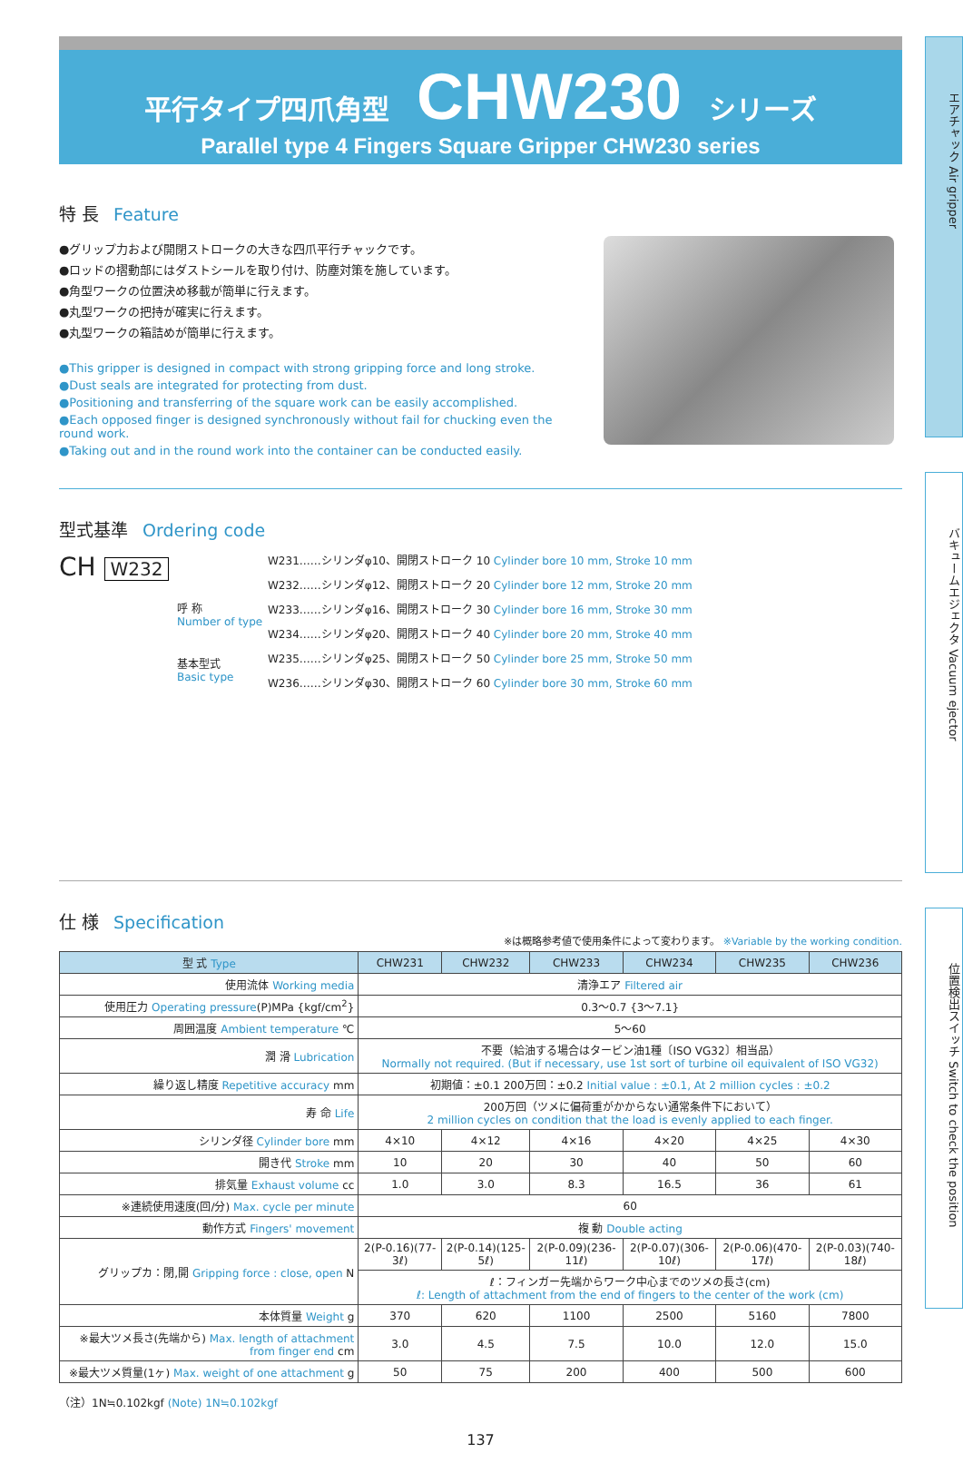エアチャック Air gripper
バキュームエジェクタ Vacuum ejector
位置検出スイッチ Switch to check the position
平行タイプ四爪角型 CHW230 シリーズ
Parallel type 4 Fingers Square Gripper CHW230 series
特 長 Feature
●グリップ力および開閉ストロークの大きな四爪平行チャックです。
●ロッドの摺動部にはダストシールを取り付け、防塵対策を施しています。
●角型ワークの位置決め移載が簡単に行えます。
●丸型ワークの把持が確実に行えます。
●丸型ワークの箱詰めが簡単に行えます。
●This gripper is designed in compact with strong gripping force and long stroke.
●Dust seals are integrated for protecting from dust.
●Positioning and transferring of the square work can be easily accomplished.
●Each opposed finger is designed synchronously without fail for chucking even the round work.
●Taking out and in the round work into the container can be conducted easily.
型式基準 Ordering code
CH W232
呼 称
Number of type
基本型式
Basic type
W231……シリンダφ10、開閉ストローク 10 Cylinder bore 10 mm, Stroke 10 mm
W232……シリンダφ12、開閉ストローク 20 Cylinder bore 12 mm, Stroke 20 mm
W233……シリンダφ16、開閉ストローク 30 Cylinder bore 16 mm, Stroke 30 mm
W234……シリンダφ20、開閉ストローク 40 Cylinder bore 20 mm, Stroke 40 mm
W235……シリンダφ25、開閉ストローク 50 Cylinder bore 25 mm, Stroke 50 mm
W236……シリンダφ30、開閉ストローク 60 Cylinder bore 30 mm, Stroke 60 mm
仕 様 Specification
※は概略参考値で使用条件によって変わります。 ※Variable by the working condition.
| 型 式 Type | CHW231 | CHW232 | CHW233 | CHW234 | CHW235 | CHW236 |
| --- | --- | --- | --- | --- | --- | --- |
| 使用流体 Working media | 清浄エア Filtered air | | | | | |
| 使用圧力 Operating pressure (P)MPa {kgf/cm<sup>2</sup>} | 0.3〜0.7 {3〜7.1} | | | | | |
| 周囲温度 Ambient temperature ℃ | 5〜60 | | | | | |
| 潤 滑 Lubrication | 不要（給油する場合はタービン油1種〔ISO VG32〕相当品） Normally not required. (But if necessary, use 1st sort of turbine oil equivalent of ISO VG32) | | | | | |
| 繰り返し精度 Repetitive accuracy mm | 初期値：±0.1 200万回：±0.2 Initial value : ±0.1, At 2 million cycles : ±0.2 | | | | | |
| 寿 命 Life | 200万回（ツメに偏荷重がかからない通常条件下において） 2 million cycles on condition that the load is evenly applied to each finger. | | | | | |
| シリンダ径 Cylinder bore mm | 4×10 | 4×12 | 4×16 | 4×20 | 4×25 | 4×30 |
| 開き代 Stroke mm | 10 | 20 | 30 | 40 | 50 | 60 |
| 排気量 Exhaust volume cc | 1.0 | 3.0 | 8.3 | 16.5 | 36 | 61 |
| ※連続使用速度(回/分) Max. cycle per minute | 60 | | | | | |
| 動作方式 Fingers' movement | 複 動 Double acting | | | | | |
| グリップカ：閉,開 Gripping force : close, open N | 2(P-0.16)(77-3ℓ) | 2(P-0.14)(125-5ℓ) | 2(P-0.09)(236-11ℓ) | 2(P-0.07)(306-10ℓ) | 2(P-0.06)(470-17ℓ) | 2(P-0.03)(740-18ℓ) |
| | ℓ：フィンガー先端からワーク中心までのツメの長さ(cm) ℓ: Length of attachment from the end of fingers to the center of the work (cm) | | | | | |
| 本体質量 Weight g | 370 | 620 | 1100 | 2500 | 5160 | 7800 |
| ※最大ツメ長さ(先端から) Max. length of attachment from finger end cm | 3.0 | 4.5 | 7.5 | 10.0 | 12.0 | 15.0 |
| ※最大ツメ質量(1ヶ) Max. weight of one attachment g | 50 | 75 | 200 | 400 | 500 | 600 |
（注）1N≒0.102kgf (Note) 1N≒0.102kgf
137